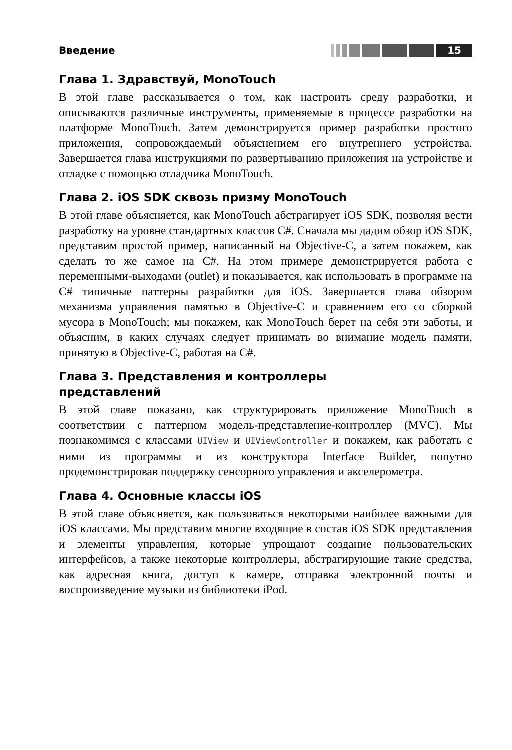Введение 15
Глава 1. Здравствуй, MonoTouch
В этой главе рассказывается о том, как настроить среду разработки, и описываются различные инструменты, применяемые в процессе разработки на платформе MonoTouch. Затем демонстрируется пример разработки простого приложения, сопровождаемый объяснением его внутреннего устройства. Завершается глава инструкциями по развертыванию приложения на устройстве и отладке с помощью отладчика MonoTouch.
Глава 2. iOS SDK сквозь призму MonoTouch
В этой главе объясняется, как MonoTouch абстрагирует iOS SDK, позволяя вести разработку на уровне стандартных классов C#. Сначала мы дадим обзор iOS SDK, представим простой пример, написанный на Objective-C, а затем покажем, как сделать то же самое на C#. На этом примере демонстрируется работа с переменными-выходами (outlet) и показывается, как использовать в программе на C# типичные паттерны разработки для iOS. Завершается глава обзором механизма управления памятью в Objective-C и сравнением его со сборкой мусора в MonoTouch; мы покажем, как MonoTouch берет на себя эти заботы, и объясним, в каких случаях следует принимать во внимание модель памяти, принятую в Objective-C, работая на C#.
Глава 3. Представления и контроллеры
представлений
В этой главе показано, как структурировать приложение MonoTouch в соответствии с паттерном модель-представление-контроллер (MVC). Мы познакомимся с классами UIView и UIViewController и покажем, как работать с ними из программы и из конструктора Interface Builder, попутно продемонстрировав поддержку сенсорного управления и акселерометра.
Глава 4. Основные классы iOS
В этой главе объясняется, как пользоваться некоторыми наиболее важными для iOS классами. Мы представим многие входящие в состав iOS SDK представления и элементы управления, которые упрощают создание пользовательских интерфейсов, а также некоторые контроллеры, абстрагирующие такие средства, как адресная книга, доступ к камере, отправка электронной почты и воспроизведение музыки из библиотеки iPod.